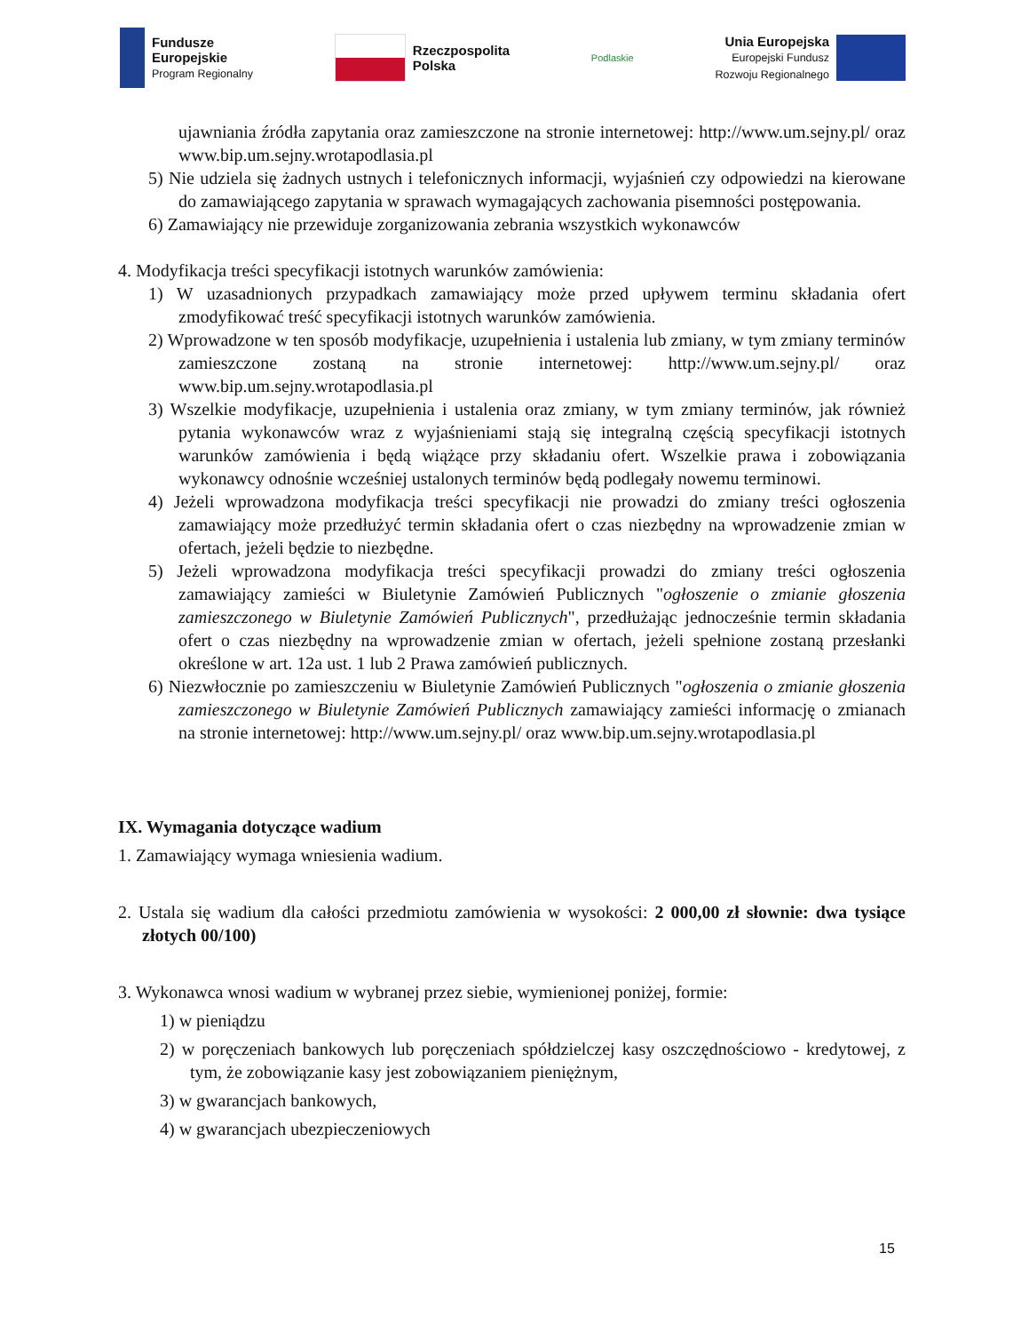Fundusze
Europejskie
Program Regionalny
Rzeczpospolita
Polska
Podlaskie
Unia Europejska
Europejski Fundusz
Rozwoju Regionalnego
ujawniania źródła zapytania oraz zamieszczone na stronie internetowej: http://www.um.sejny.pl/ oraz www.bip.um.sejny.wrotapodlasia.pl
5) Nie udziela się żadnych ustnych i telefonicznych informacji, wyjaśnień czy odpowiedzi na kierowane do zamawiającego zapytania w sprawach wymagających zachowania pisemności postępowania.
6) Zamawiający nie przewiduje zorganizowania zebrania wszystkich wykonawców
4. Modyfikacja treści specyfikacji istotnych warunków zamówienia:
1) W uzasadnionych przypadkach zamawiający może przed upływem terminu składania ofert zmodyfikować treść specyfikacji istotnych warunków zamówienia.
2) Wprowadzone w ten sposób modyfikacje, uzupełnienia i ustalenia lub zmiany, w tym zmiany terminów zamieszczone zostaną na stronie internetowej: http://www.um.sejny.pl/ oraz www.bip.um.sejny.wrotapodlasia.pl
3) Wszelkie modyfikacje, uzupełnienia i ustalenia oraz zmiany, w tym zmiany terminów, jak również pytania wykonawców wraz z wyjaśnieniami stają się integralną częścią specyfikacji istotnych warunków zamówienia i będą wiążące przy składaniu ofert. Wszelkie prawa i zobowiązania wykonawcy odnośnie wcześniej ustalonych terminów będą podlegały nowemu terminowi.
4) Jeżeli wprowadzona modyfikacja treści specyfikacji nie prowadzi do zmiany treści ogłoszenia zamawiający może przedłużyć termin składania ofert o czas niezbędny na wprowadzenie zmian w ofertach, jeżeli będzie to niezbędne.
5) Jeżeli wprowadzona modyfikacja treści specyfikacji prowadzi do zmiany treści ogłoszenia zamawiający zamieści w Biuletynie Zamówień Publicznych "ogłoszenie o zmianie głoszenia zamieszczonego w Biuletynie Zamówień Publicznych", przedłużając jednocześnie termin składania ofert o czas niezbędny na wprowadzenie zmian w ofertach, jeżeli spełnione zostaną przesłanki określone w art. 12a ust. 1 lub 2 Prawa zamówień publicznych.
6) Niezwłocznie po zamieszczeniu w Biuletynie Zamówień Publicznych "ogłoszenia o zmianie głoszenia zamieszczonego w Biuletynie Zamówień Publicznych zamawiający zamieści informację o zmianach na stronie internetowej: http://www.um.sejny.pl/ oraz www.bip.um.sejny.wrotapodlasia.pl
IX. Wymagania dotyczące wadium
1. Zamawiający wymaga wniesienia wadium.
2. Ustala się wadium dla całości przedmiotu zamówienia w wysokości: 2 000,00 zł słownie: dwa tysiące złotych 00/100)
3. Wykonawca wnosi wadium w wybranej przez siebie, wymienionej poniżej, formie:
1) w pieniądzu
2) w poręczeniach bankowych lub poręczeniach spółdzielczej kasy oszczędnościowo - kredytowej, z tym, że zobowiązanie kasy jest zobowiązaniem pieniężnym,
3) w gwarancjach bankowych,
4) w gwarancjach ubezpieczeniowych
15